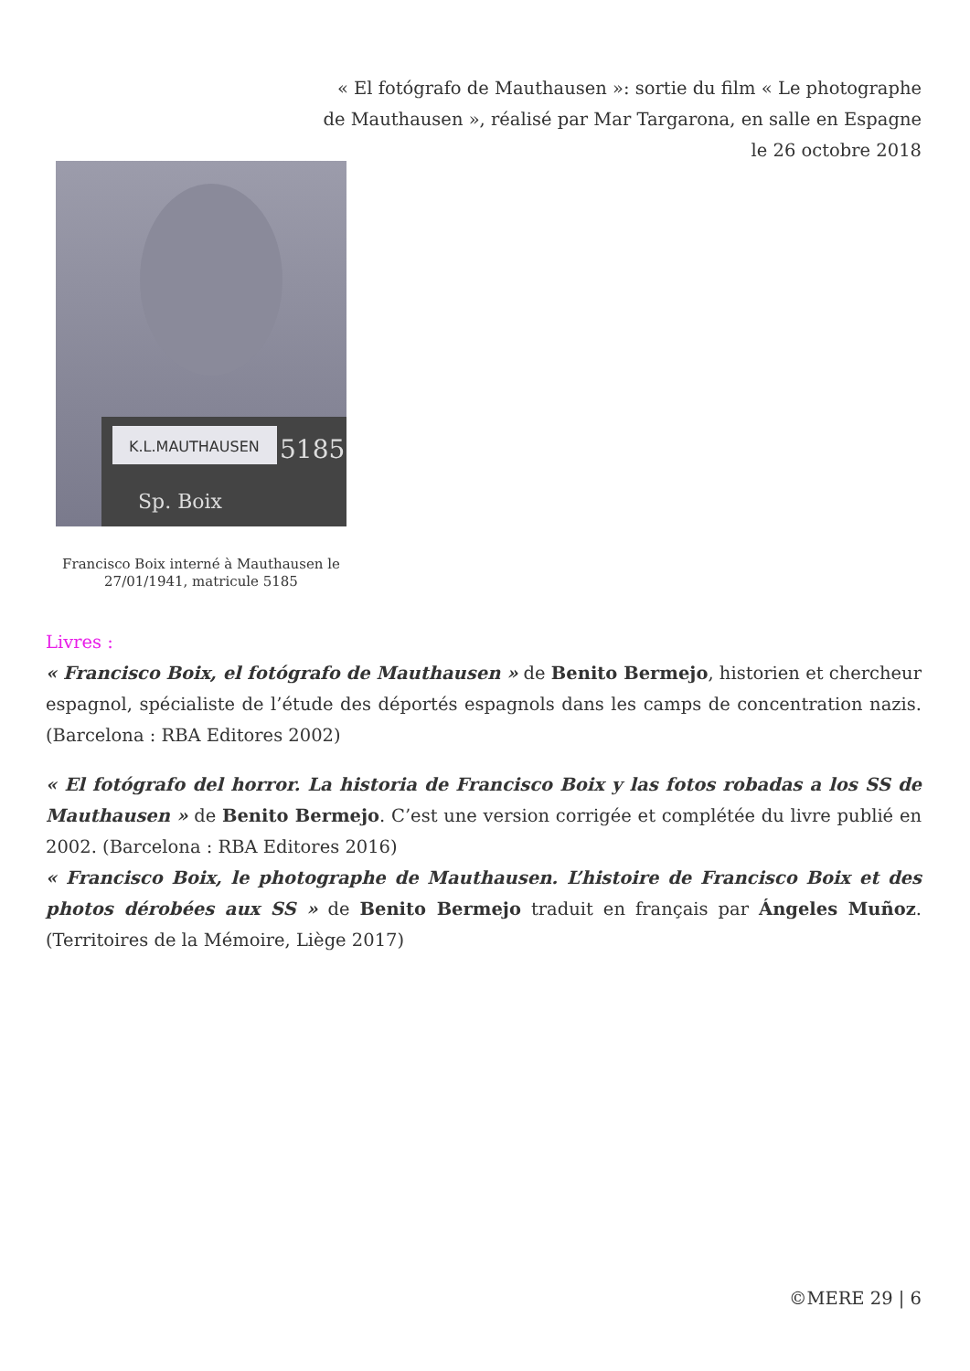« El fotógrafo de Mauthausen »: sortie du film « Le photographe de Mauthausen », réalisé par Mar Targarona, en salle en Espagne le 26 octobre 2018
K.L.MAUTHAUSEN
5185
Sp. Boix
Francisco Boix interné à Mauthausen le 27/01/1941, matricule 5185
Livres :
« Francisco Boix, el fotógrafo de Mauthausen » de Benito Bermejo, historien et chercheur espagnol, spécialiste de l’étude des déportés espagnols dans les camps de concentration nazis. (Barcelona : RBA Editores 2002)
« El fotógrafo del horror. La historia de Francisco Boix y las fotos robadas a los SS de Mauthausen » de Benito Bermejo. C’est une version corrigée et complétée du livre publié en 2002. (Barcelona : RBA Editores 2016)
« Francisco Boix, le photographe de Mauthausen. L’histoire de Francisco Boix et des photos dérobées aux SS » de Benito Bermejo traduit en français par Ángeles Muñoz. (Territoires de la Mémoire, Liège 2017)
©MERE 29 | 6